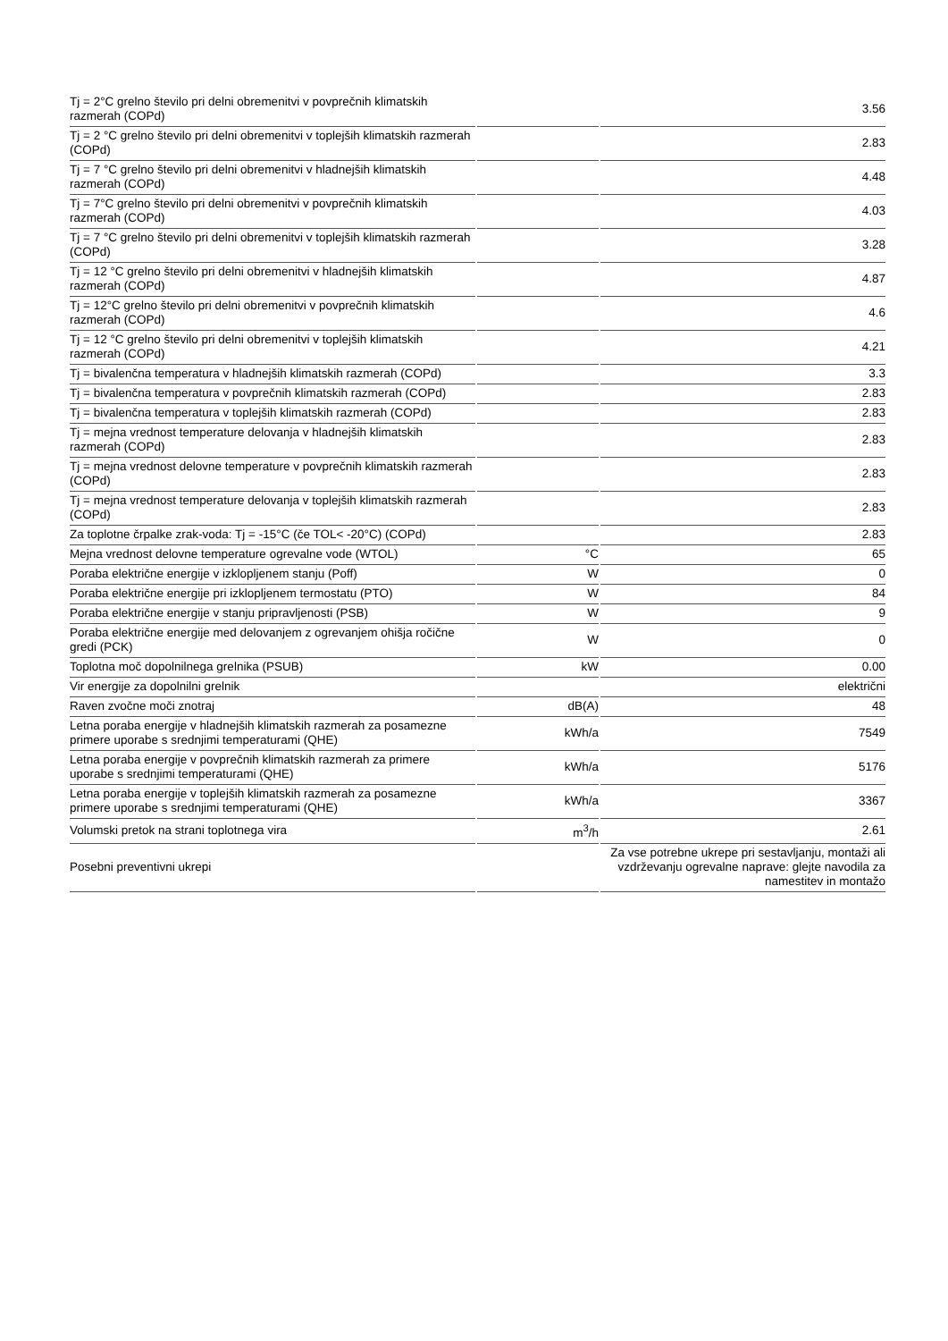| Tj = 2°C grelno število pri delni obremenitvi v povprečnih klimatskih razmerah (COPd) | | 3.56 |
| Tj = 2 °C grelno število pri delni obremenitvi v toplejših klimatskih razmerah (COPd) | | 2.83 |
| Tj = 7 °C grelno število pri delni obremenitvi v hladnejših klimatskih razmerah (COPd) | | 4.48 |
| Tj = 7°C grelno število pri delni obremenitvi v povprečnih klimatskih razmerah (COPd) | | 4.03 |
| Tj = 7 °C grelno število pri delni obremenitvi v toplejših klimatskih razmerah (COPd) | | 3.28 |
| Tj = 12 °C grelno število pri delni obremenitvi v hladnejših klimatskih razmerah (COPd) | | 4.87 |
| Tj = 12°C grelno število pri delni obremenitvi v povprečnih klimatskih razmerah (COPd) | | 4.6 |
| Tj = 12 °C grelno število pri delni obremenitvi v toplejših klimatskih razmerah (COPd) | | 4.21 |
| Tj = bivalenčna temperatura v hladnejših klimatskih razmerah (COPd) | | 3.3 |
| Tj = bivalenčna temperatura v povprečnih klimatskih razmerah (COPd) | | 2.83 |
| Tj = bivalenčna temperatura v toplejših klimatskih razmerah (COPd) | | 2.83 |
| Tj = mejna vrednost temperature delovanja v hladnejših klimatskih razmerah (COPd) | | 2.83 |
| Tj = mejna vrednost delovne temperature v povprečnih klimatskih razmerah (COPd) | | 2.83 |
| Tj = mejna vrednost temperature delovanja v toplejših klimatskih razmerah (COPd) | | 2.83 |
| Za toplotne črpalke zrak-voda: Tj = -15°C (če TOL< -20°C) (COPd) | | 2.83 |
| Mejna vrednost delovne temperature ogrevalne vode (WTOL) | °C | 65 |
| Poraba električne energije v izklopljenem stanju (Poff) | W | 0 |
| Poraba električne energije pri izklopljenem termostatu (PTO) | W | 84 |
| Poraba električne energije v stanju pripravljenosti (PSB) | W | 9 |
| Poraba električne energije med delovanjem z ogrevanjem ohišja ročične gredi (PCK) | W | 0 |
| Toplotna moč dopolnilnega grelnika (PSUB) | kW | 0.00 |
| Vir energije za dopolnilni grelnik | | električni |
| Raven zvočne moči znotraj | dB(A) | 48 |
| Letna poraba energije v hladnejših klimatskih razmerah za posamezne primere uporabe s srednjimi temperaturami (QHE) | kWh/a | 7549 |
| Letna poraba energije v povprečnih klimatskih razmerah za primere uporabe s srednjimi temperaturami (QHE) | kWh/a | 5176 |
| Letna poraba energije v toplejših klimatskih razmerah za posamezne primere uporabe s srednjimi temperaturami (QHE) | kWh/a | 3367 |
| Volumski pretok na strani toplotnega vira | m<sup>3</sup>/h | 2.61 |
| Posebni preventivni ukrepi | | Za vse potrebne ukrepe pri sestavljanju, montaži ali vzdrževanju ogrevalne naprave: glejte navodila za namestitev in montažo |